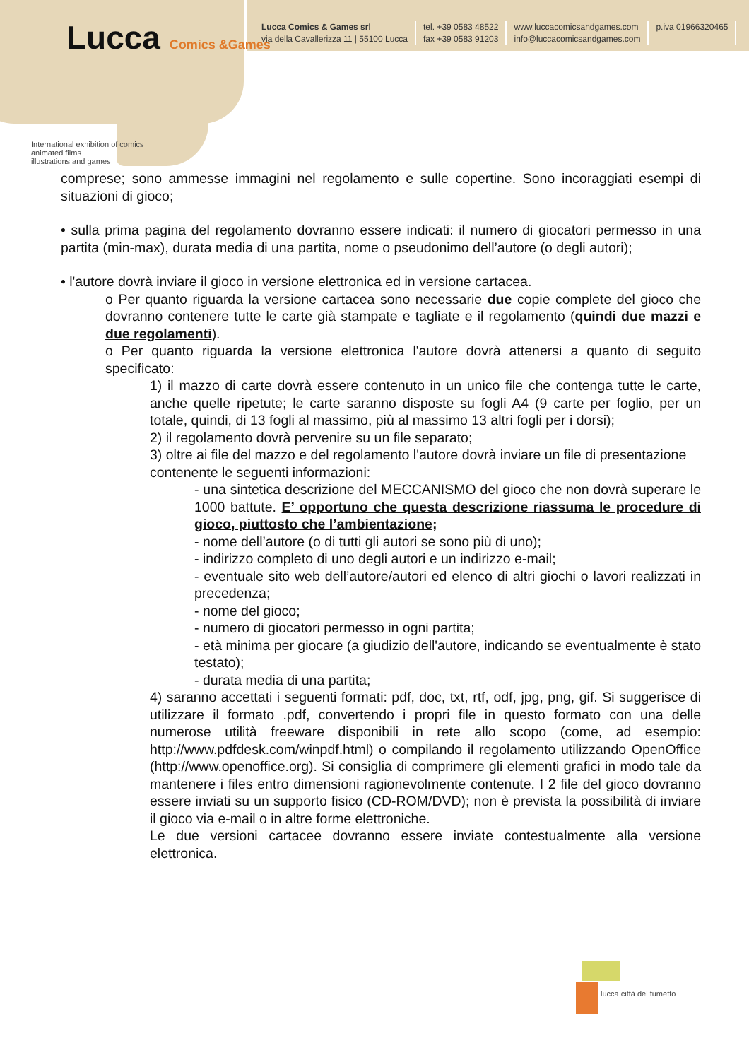Lucca Comics &Games
International exhibition of comics
animated films
illustrations and games
Lucca Comics & Games srl
via della Cavallerizza 11 | 55100 Lucca
tel. +39 0583 48522
fax +39 0583 91203
www.luccacomicsandgames.com
info@luccacomicsandgames.com
p.iva 01966320465
comprese; sono ammesse immagini nel regolamento e sulle copertine. Sono incoraggiati esempi di situazioni di gioco;
• sulla prima pagina del regolamento dovranno essere indicati: il numero di giocatori permesso in una partita (min-max), durata media di una partita, nome o pseudonimo dell’autore (o degli autori);
• l'autore dovrà inviare il gioco in versione elettronica ed in versione cartacea.
o Per quanto riguarda la versione cartacea sono necessarie due copie complete del gioco che dovranno contenere tutte le carte già stampate e tagliate e il regolamento (quindi due mazzi e due regolamenti).
o Per quanto riguarda la versione elettronica l'autore dovrà attenersi a quanto di seguito specificato:
1) il mazzo di carte dovrà essere contenuto in un unico file che contenga tutte le carte, anche quelle ripetute; le carte saranno disposte su fogli A4 (9 carte per foglio, per un totale, quindi, di 13 fogli al massimo, più al massimo 13 altri fogli per i dorsi);
2) il regolamento dovrà pervenire su un file separato;
3) oltre ai file del mazzo e del regolamento l'autore dovrà inviare un file di presentazione contenente le seguenti informazioni:
- una sintetica descrizione del MECCANISMO del gioco che non dovrà superare le 1000 battute. E’ opportuno che questa descrizione riassuma le procedure di gioco, piuttosto che l’ambientazione;
- nome dell’autore (o di tutti gli autori se sono più di uno);
- indirizzo completo di uno degli autori e un indirizzo e-mail;
- eventuale sito web dell’autore/autori ed elenco di altri giochi o lavori realizzati in precedenza;
- nome del gioco;
- numero di giocatori permesso in ogni partita;
- età minima per giocare (a giudizio dell'autore, indicando se eventualmente è stato testato);
- durata media di una partita;
4) saranno accettati i seguenti formati: pdf, doc, txt, rtf, odf, jpg, png, gif. Si suggerisce di utilizzare il formato .pdf, convertendo i propri file in questo formato con una delle numerose utilità freeware disponibili in rete allo scopo (come, ad esempio: http://www.pdfdesk.com/winpdf.html) o compilando il regolamento utilizzando OpenOffice (http://www.openoffice.org). Si consiglia di comprimere gli elementi grafici in modo tale da mantenere i files entro dimensioni ragionevolmente contenute. I 2 file del gioco dovranno essere inviati su un supporto fisico (CD-ROM/DVD); non è prevista la possibilità di inviare il gioco via e-mail o in altre forme elettroniche.
Le due versioni cartacee dovranno essere inviate contestualmente alla versione elettronica.
lucca città del fumetto